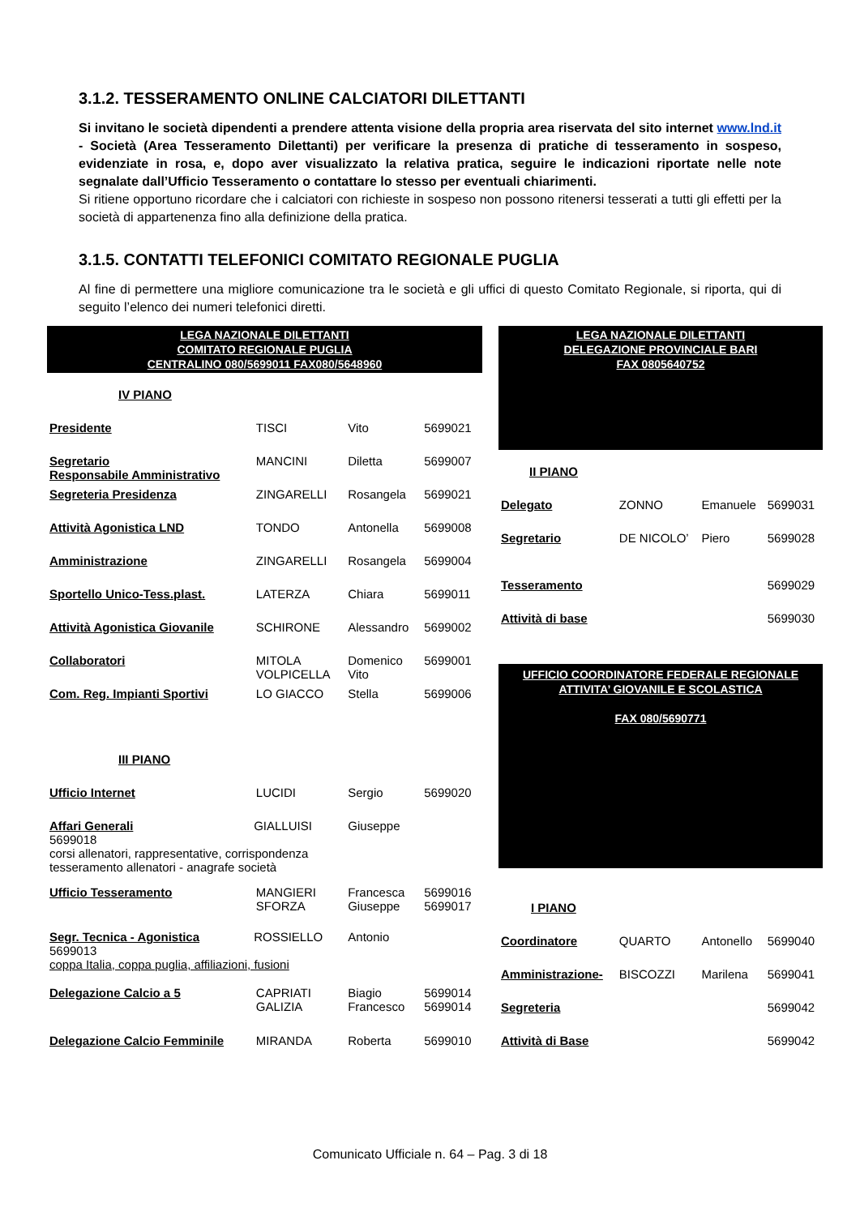3.1.2. TESSERAMENTO ONLINE CALCIATORI DILETTANTI
Si invitano le società dipendenti a prendere attenta visione della propria area riservata del sito internet www.lnd.it - Società (Area Tesseramento Dilettanti) per verificare la presenza di pratiche di tesseramento in sospeso, evidenziate in rosa, e, dopo aver visualizzato la relativa pratica, seguire le indicazioni riportate nelle note segnalate dall’Ufficio Tesseramento o contattare lo stesso per eventuali chiarimenti.
Si ritiene opportuno ricordare che i calciatori con richieste in sospeso non possono ritenersi tesserati a tutti gli effetti per la società di appartenenza fino alla definizione della pratica.
3.1.5. CONTATTI TELEFONICI COMITATO REGIONALE PUGLIA
Al fine di permettere una migliore comunicazione tra le società e gli uffici di questo Comitato Regionale, si riporta, qui di seguito l’elenco dei numeri telefonici diretti.
| LEGA NAZIONALE DILETTANTI COMITATO REGIONALE PUGLIA CENTRALINO 080/5699011 FAX080/5648960 | | | |
| IV PIANO | | | |
| Presidente | TISCI | Vito | 5699021 |
| Segretario Responsabile Amministrativo | MANCINI | Diletta | 5699007 |
| Segreteria Presidenza | ZINGARELLI | Rosangela | 5699021 |
| Attività Agonistica LND | TONDO | Antonella | 5699008 |
| Amministrazione | ZINGARELLI | Rosangela | 5699004 |
| Sportello Unico-Tess.plast. | LATERZA | Chiara | 5699011 |
| Attività Agonistica Giovanile | SCHIRONE | Alessandro | 5699002 |
| Collaboratori | MITOLA VOLPICELLA | Domenico Vito | 5699001 |
| Com. Reg. Impianti Sportivi | LO GIACCO | Stella | 5699006 |
| III PIANO | | | |
| Ufficio Internet | LUCIDI | Sergio | 5699020 |
| Affari Generali GIALLUISI Giuseppe 5699018 corsi allenatori, rappresentative, corrispondenza tesseramento allenatori - anagrafe società | | | |
| Ufficio Tesseramento | MANGIERI SFORZA | Francesca Giuseppe | 5699016 5699017 |
| Segr. Tecnica - Agonistica ROSSIELLO Antonio 5699013 coppa Italia, coppa puglia, affiliazioni, fusioni | | | |
| Delegazione Calcio a 5 | CAPRIATI GALIZIA | Biagio Francesco | 5699014 5699014 |
| Delegazione Calcio Femminile | MIRANDA | Roberta | 5699010 |
| LEGA NAZIONALE DILETTANTI DELEGAZIONE PROVINCIALE BARI FAX 0805640752 | | | |
| II PIANO | | | |
| Delegato | ZONNO | Emanuele | 5699031 |
| Segretario | DE NICOLO’ | Piero | 5699028 |
| Tesseramento | | | 5699029 |
| Attività di base | | | 5699030 |
| UFFICIO COORDINATORE FEDERALE REGIONALE ATTIVITA’ GIOVANILE E SCOLASTICA FAX 080/5690771 | | | |
| I PIANO | | | |
| Coordinatore | QUARTO | Antonello | 5699040 |
| Amministrazione- | BISCOZZI | Marilena | 5699041 |
| Segreteria | | | 5699042 |
| Attività di Base | | | 5699042 |
Comunicato Ufficiale n. 64 – Pag. 3 di 18